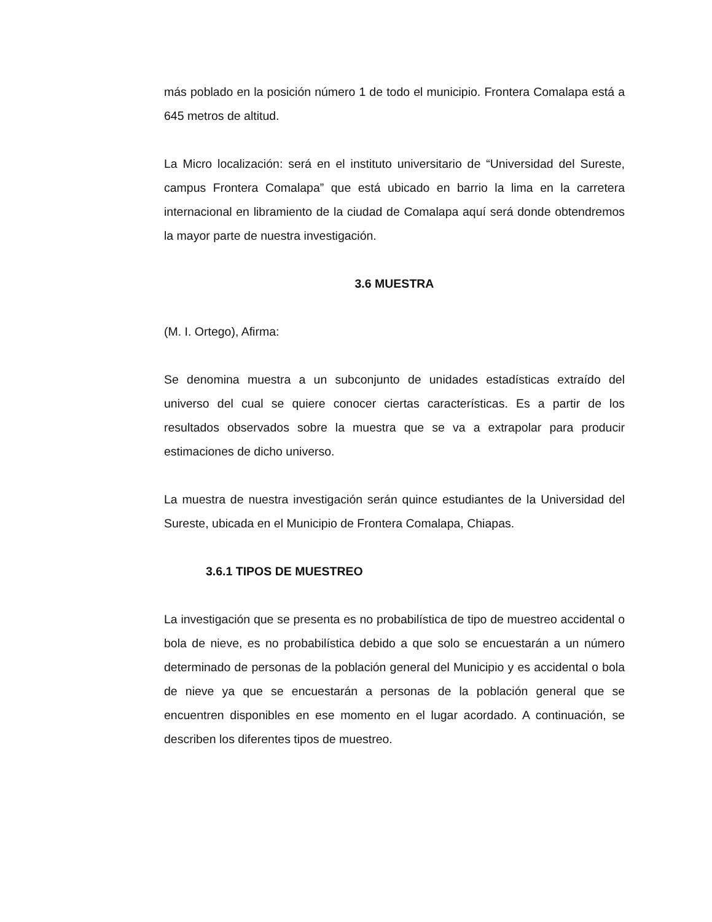más poblado en la posición número 1 de todo el municipio. Frontera Comalapa está a 645 metros de altitud.
La Micro localización: será en el instituto universitario de “Universidad del Sureste, campus Frontera Comalapa” que está ubicado en barrio la lima en la carretera internacional en libramiento de la ciudad de Comalapa aquí será donde obtendremos la mayor parte de nuestra investigación.
3.6 MUESTRA
(M. I. Ortego), Afirma:
Se denomina muestra a un subconjunto de unidades estadísticas extraído del universo del cual se quiere conocer ciertas características. Es a partir de los resultados observados sobre la muestra que se va a extrapolar para producir estimaciones de dicho universo.
La muestra de nuestra investigación serán quince estudiantes de la Universidad del Sureste, ubicada en el Municipio de Frontera Comalapa, Chiapas.
3.6.1 TIPOS DE MUESTREO
La investigación que se presenta es no probabilística de tipo de muestreo accidental o bola de nieve, es no probabilística debido a que solo se encuestarán a un número determinado de personas de la población general del Municipio y es accidental o bola de nieve ya que se encuestarán a personas de la población general que se encuentren disponibles en ese momento en el lugar acordado. A continuación, se describen los diferentes tipos de muestreo.